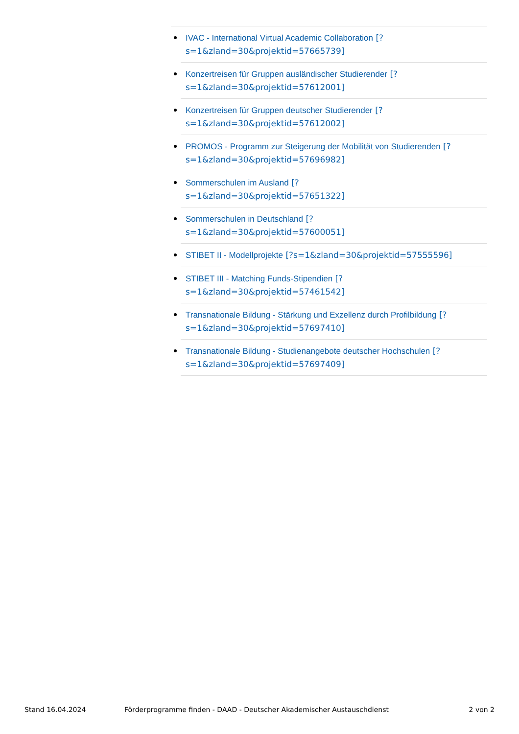IVAC - International Virtual Academic Collaboration [?s=1&zland=30&projektid=57665739]
Konzertreisen für Gruppen ausländischer Studierender [?s=1&zland=30&projektid=57612001]
Konzertreisen für Gruppen deutscher Studierender [?s=1&zland=30&projektid=57612002]
PROMOS - Programm zur Steigerung der Mobilität von Studierenden [?s=1&zland=30&projektid=57696982]
Sommerschulen im Ausland [?
s=1&zland=30&projektid=57651322]
Sommerschulen in Deutschland [?
s=1&zland=30&projektid=57600051]
STIBET II - Modellprojekte [?s=1&zland=30&projektid=57555596]
STIBET III - Matching Funds-Stipendien [?
s=1&zland=30&projektid=57461542]
Transnationale Bildung - Stärkung und Exzellenz durch Profilbildung [?s=1&zland=30&projektid=57697410]
Transnationale Bildung - Studienangebote deutscher Hochschulen [?s=1&zland=30&projektid=57697409]
Stand 16.04.2024 Förderprogramme finden - DAAD - Deutscher Akademischer Austauschdienst 2 von 2